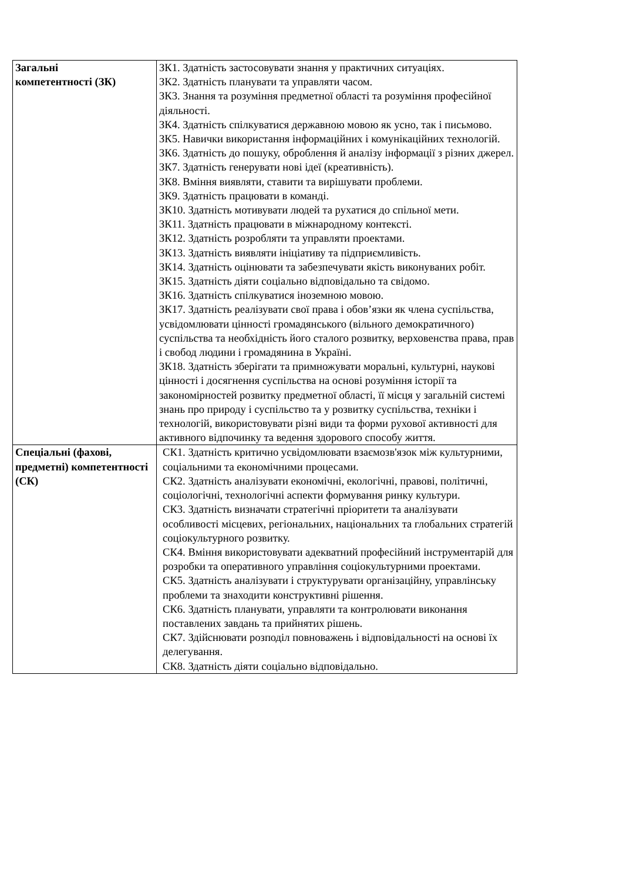| Загальні компетентності (ЗК) | ЗК1. Здатність застосовувати знання у практичних ситуаціях. ЗК2. Здатність планувати та управляти часом. ЗК3. Знання та розуміння предметної області та розуміння професійної діяльності. ЗК4. Здатність спілкуватися державною мовою як усно, так і письмово. ЗК5. Навички використання інформаційних і комунікаційних технологій. ЗК6. Здатність до пошуку, оброблення й аналізу інформації з різних джерел. ЗК7. Здатність генерувати нові ідеї (креативність). ЗК8. Вміння виявляти, ставити та вирішувати проблеми. ЗК9. Здатність працювати в команді. ЗК10. Здатність мотивувати людей та рухатися до спільної мети. ЗК11. Здатність працювати в міжнародному контексті. ЗК12. Здатність розробляти та управляти проектами. ЗК13. Здатність виявляти ініціативу та підприємливість. ЗК14. Здатність оцінювати та забезпечувати якість виконуваних робіт. ЗК15. Здатність діяти соціально відповідально та свідомо. ЗК16. Здатність спілкуватися іноземною мовою. ЗК17. Здатність реалізувати свої права і обов’язки як члена суспільства, усвідомлювати цінності громадянського (вільного демократичного) суспільства та необхідність його сталого розвитку, верховенства права, прав і свобод людини і громадянина в Україні. ЗК18. Здатність зберігати та примножувати моральні, культурні, наукові цінності і досягнення суспільства на основі розуміння історії та закономірностей розвитку предметної області, її місця у загальній системі знань про природу і суспільство та у розвитку суспільства, техніки і технологій, використовувати різні види та форми рухової активності для активного відпочинку та ведення здорового способу життя. |
| Спеціальні (фахові, предметні) компетентності (СК) | СК1. Здатність критично усвідомлювати взаємозв'язок між культурними, соціальними та економічними процесами. СК2. Здатність аналізувати економічні, екологічні, правові, політичні, соціологічні, технологічні аспекти формування ринку культури. СК3. Здатність визначати стратегічні пріоритети та аналізувати особливості місцевих, регіональних, національних та глобальних стратегій соціокультурного розвитку. СК4. Вміння використовувати адекватний професійний інструментарій для розробки та оперативного управління соціокультурними проектами. СК5. Здатність аналізувати і структурувати організаційну, управлінську проблеми та знаходити конструктивні рішення. СК6. Здатність планувати, управляти та контролювати виконання поставлених завдань та прийнятих рішень. СК7. Здійснювати розподіл повноважень і відповідальності на основі їх делегування. СК8. Здатність діяти соціально відповідально. |